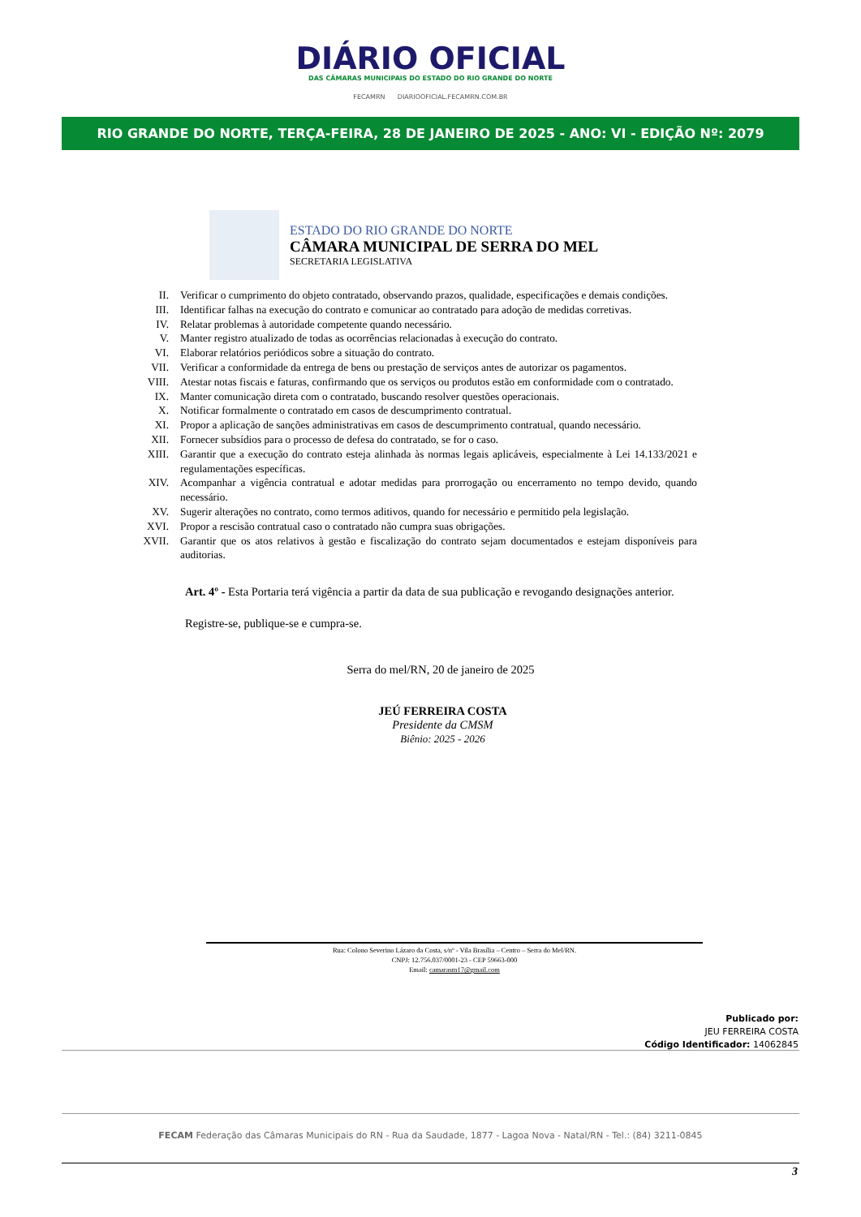DIÁRIO OFICIAL
DAS CÂMARAS MUNICIPAIS DO ESTADO DO RIO GRANDE DO NORTE
FECAMRN DIARIOOFICIAL.FECAMRN.COM.BR
RIO GRANDE DO NORTE, TERÇA-FEIRA, 28 DE JANEIRO DE 2025 - ANO: VI - EDIÇÃO Nº: 2079
ESTADO DO RIO GRANDE DO NORTE
CÂMARA MUNICIPAL DE SERRA DO MEL
SECRETARIA LEGISLATIVA
II. Verificar o cumprimento do objeto contratado, observando prazos, qualidade, especificações e demais condições.
III. Identificar falhas na execução do contrato e comunicar ao contratado para adoção de medidas corretivas.
IV. Relatar problemas à autoridade competente quando necessário.
V. Manter registro atualizado de todas as ocorrências relacionadas à execução do contrato.
VI. Elaborar relatórios periódicos sobre a situação do contrato.
VII. Verificar a conformidade da entrega de bens ou prestação de serviços antes de autorizar os pagamentos.
VIII. Atestar notas fiscais e faturas, confirmando que os serviços ou produtos estão em conformidade com o contratado.
IX. Manter comunicação direta com o contratado, buscando resolver questões operacionais.
X. Notificar formalmente o contratado em casos de descumprimento contratual.
XI. Propor a aplicação de sanções administrativas em casos de descumprimento contratual, quando necessário.
XII. Fornecer subsídios para o processo de defesa do contratado, se for o caso.
XIII. Garantir que a execução do contrato esteja alinhada às normas legais aplicáveis, especialmente à Lei 14.133/2021 e regulamentações específicas.
XIV. Acompanhar a vigência contratual e adotar medidas para prorrogação ou encerramento no tempo devido, quando necessário.
XV. Sugerir alterações no contrato, como termos aditivos, quando for necessário e permitido pela legislação.
XVI. Propor a rescisão contratual caso o contratado não cumpra suas obrigações.
XVII. Garantir que os atos relativos à gestão e fiscalização do contrato sejam documentados e estejam disponíveis para auditorias.
Art. 4º - Esta Portaria terá vigência a partir da data de sua publicação e revogando designações anterior.
Registre-se, publique-se e cumpra-se.
Serra do mel/RN, 20 de janeiro de 2025
JEÚ FERREIRA COSTA
Presidente da CMSM
Biênio: 2025 - 2026
Rua: Colono Severino Lázaro da Costa, s/nº - Vila Brasília – Centro – Serra do Mel/RN.
CNPJ: 12.756.037/0001-23 - CEP 59663-000
Email: camarasm17@gmail.com
Publicado por:
JEU FERREIRA COSTA
Código Identificador: 14062845
FECAM Federação das Câmaras Municipais do RN - Rua da Saudade, 1877 - Lagoa Nova - Natal/RN - Tel.: (84) 3211-0845
3